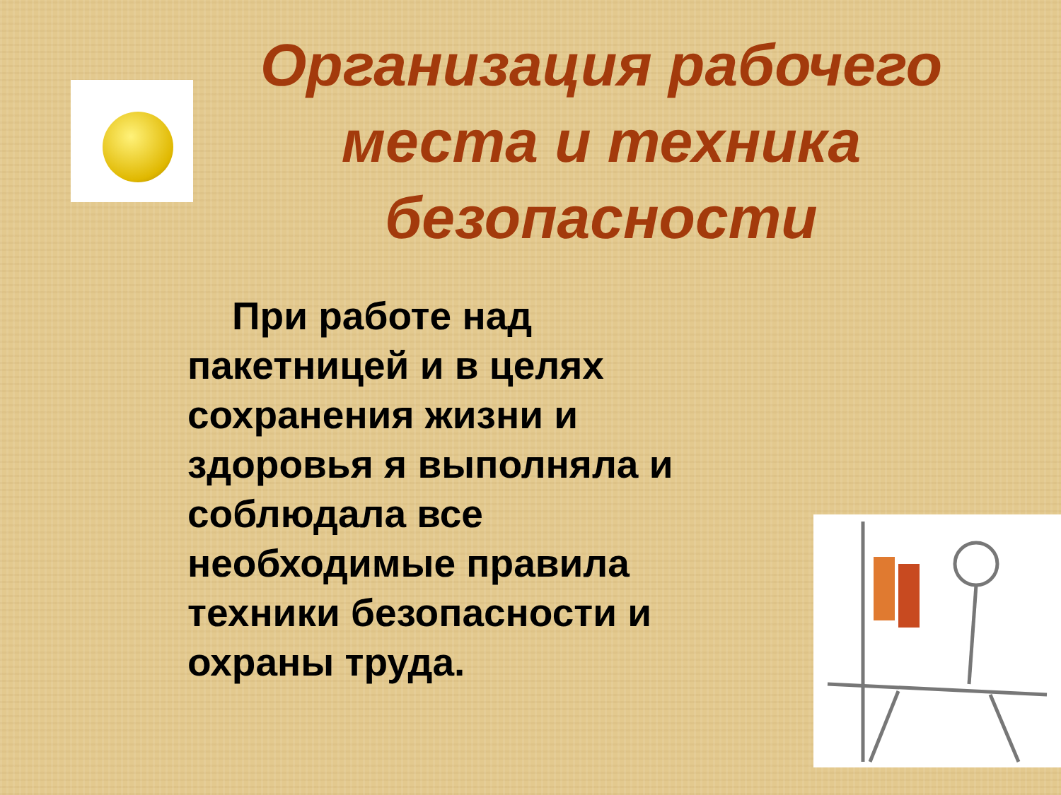Организация рабочего места и техника безопасности
При работе над пакетницей и в целях сохранения жизни и здоровья я выполняла и соблюдала все необходимые правила техники безопасности и охраны труда.